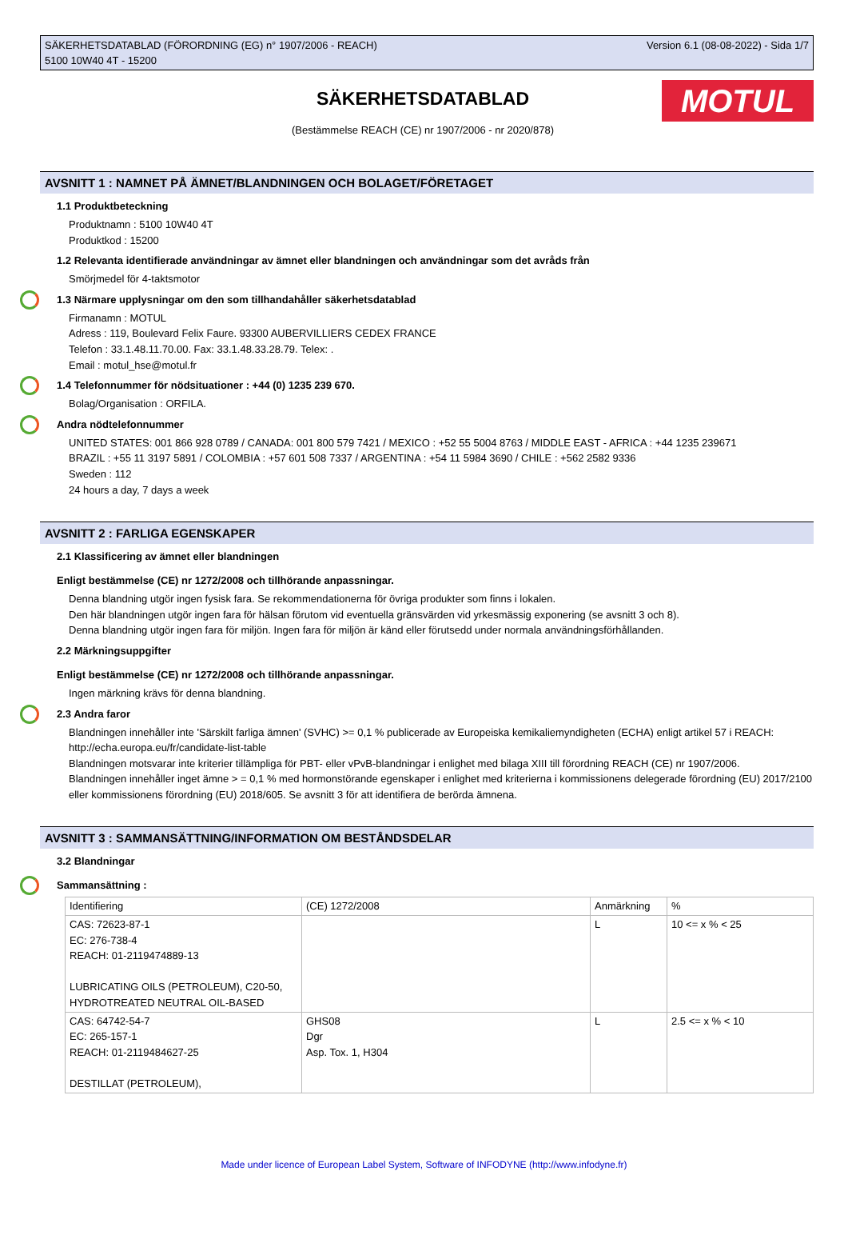SÄKERHETSDATABLAD (FÖRORDNING (EG) n° 1907/2006 - REACH)
5100 10W40 4T - 15200
Version 6.1 (08-08-2022) - Sida 1/7
SÄKERHETSDATABLAD
(Bestämmelse REACH (CE) nr 1907/2006 - nr 2020/878)
MOTUL
AVSNITT 1 : NAMNET PÅ ÄMNET/BLANDNINGEN OCH BOLAGET/FÖRETAGET
1.1 Produktbeteckning
Produktnamn : 5100 10W40 4T
Produktkod : 15200
1.2 Relevanta identifierade användningar av ämnet eller blandningen och användningar som det avråds från
Smörjmedel för 4-taktsmotor
1.3 Närmare upplysningar om den som tillhandahåller säkerhetsdatablad
Firmanamn : MOTUL
Adress : 119, Boulevard Felix Faure. 93300 AUBERVILLIERS CEDEX FRANCE
Telefon : 33.1.48.11.70.00. Fax: 33.1.48.33.28.79. Telex: .
Email : motul_hse@motul.fr
1.4 Telefonnummer för nödsituationer : +44 (0) 1235 239 670.
Bolag/Organisation : ORFILA.
Andra nödtelefonnummer
UNITED STATES: 001 866 928 0789 / CANADA: 001 800 579 7421 / MEXICO : +52 55 5004 8763 / MIDDLE EAST - AFRICA : +44 1235 239671
BRAZIL : +55 11 3197 5891 / COLOMBIA : +57 601 508 7337 / ARGENTINA : +54 11 5984 3690 / CHILE : +562 2582 9336
Sweden : 112
24 hours a day, 7 days a week
AVSNITT 2 : FARLIGA EGENSKAPER
2.1 Klassificering av ämnet eller blandningen
Enligt bestämmelse (CE) nr 1272/2008 och tillhörande anpassningar.
Denna blandning utgör ingen fysisk fara. Se rekommendationerna för övriga produkter som finns i lokalen.
Den här blandningen utgör ingen fara för hälsan förutom vid eventuella gränsvärden vid yrkesmässig exponering (se avsnitt 3 och 8).
Denna blandning utgör ingen fara för miljön. Ingen fara för miljön är känd eller förutsedd under normala användningsförhållanden.
2.2 Märkningsuppgifter
Enligt bestämmelse (CE) nr 1272/2008 och tillhörande anpassningar.
Ingen märkning krävs för denna blandning.
2.3 Andra faror
Blandningen innehåller inte 'Särskilt farliga ämnen' (SVHC) >= 0,1 % publicerade av Europeiska kemikaliemyndigheten (ECHA) enligt artikel 57 i REACH: http://echa.europa.eu/fr/candidate-list-table
Blandningen motsvarar inte kriterier tillämpliga för PBT- eller vPvB-blandningar i enlighet med bilaga XIII till förordning REACH (CE) nr 1907/2006.
Blandningen innehåller inget ämne > = 0,1 % med hormonstörande egenskaper i enlighet med kriterierna i kommissionens delegerade förordning (EU) 2017/2100 eller kommissionens förordning (EU) 2018/605. Se avsnitt 3 för att identifiera de berörda ämnena.
AVSNITT 3 : SAMMANSÄTTNING/INFORMATION OM BESTÅNDSDELAR
3.2 Blandningar
Sammansättning :
| Identifiering | (CE) 1272/2008 | Anmärkning | % |
| CAS: 72623-87-1 EC: 276-738-4 REACH: 01-2119474889-13 LUBRICATING OILS (PETROLEUM), C20-50, HYDROTREATED NEUTRAL OIL-BASED | | L | 10 <= x % < 25 |
| CAS: 64742-54-7 EC: 265-157-1 REACH: 01-2119484627-25 DESTILLAT (PETROLEUM), | GHS08 Dgr Asp. Tox. 1, H304 | L | 2.5 <= x % < 10 |
Made under licence of European Label System, Software of INFODYNE (http://www.infodyne.fr)